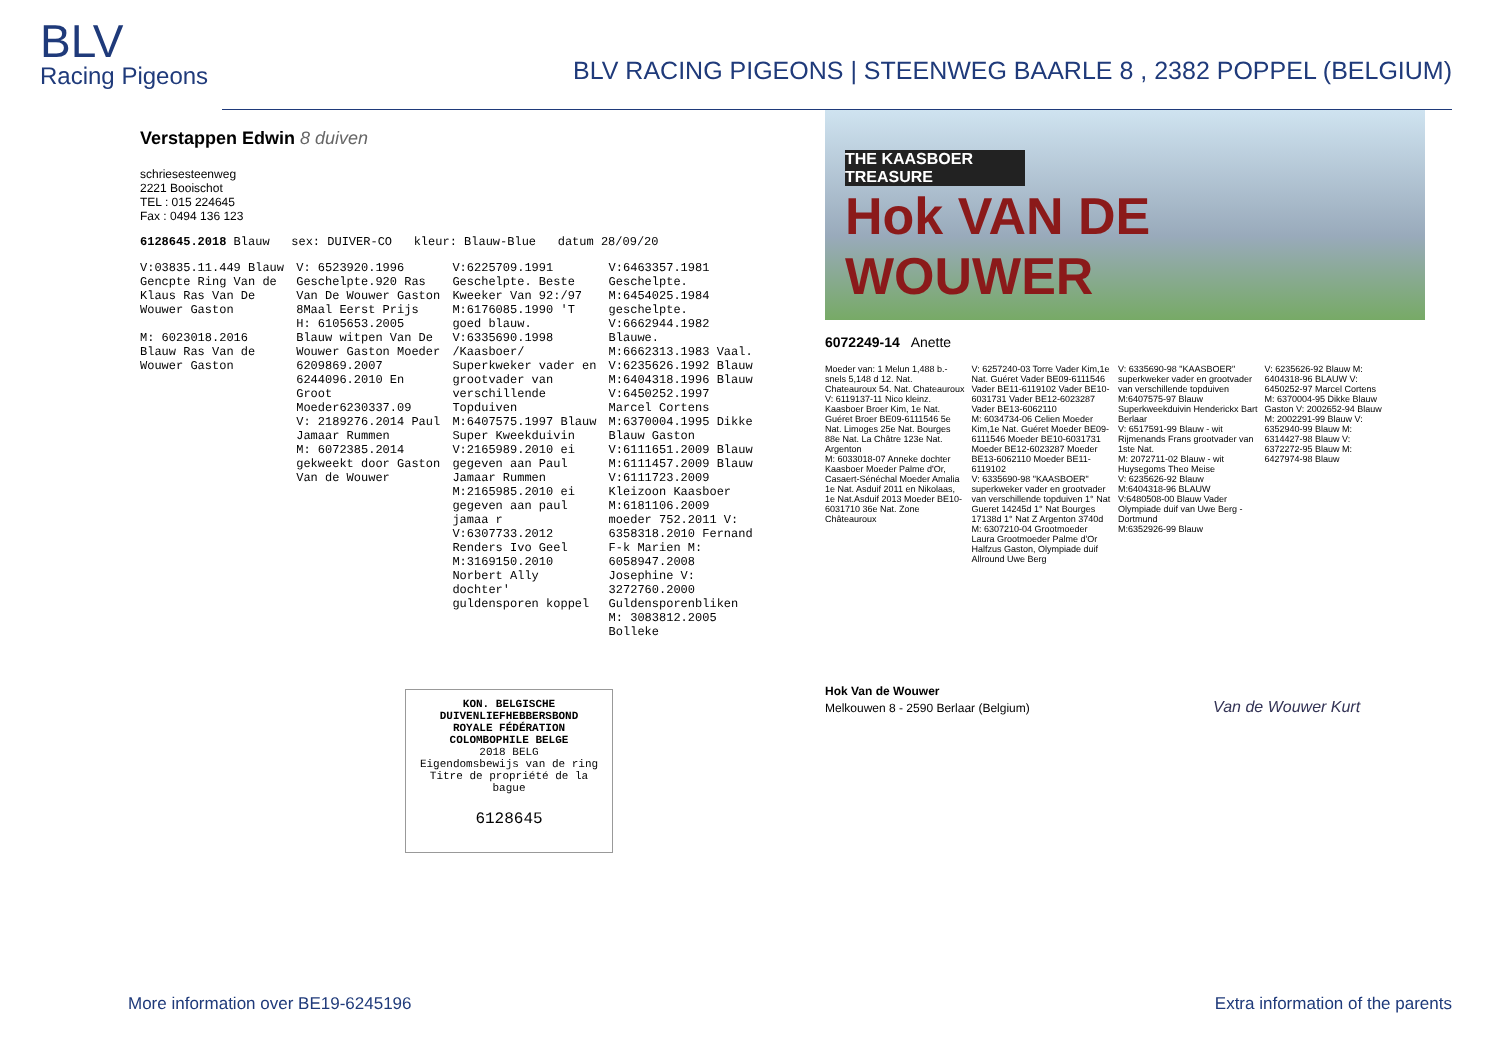BLV
Racing Pigeons
BLV RACING PIGEONS | STEENWEG BAARLE 8 , 2382 POPPEL (BELGIUM)
Verstappen Edwin 8 duiven
schriesesteenweg
2221 Booischot
TEL : 015 224645
Fax : 0494 136 123
6128645.2018 Blauw sex: DUIVER-CO kleur: Blauw-Blue datum 28/09/20
V:03835.11.449 Blauw Gencpte Ring Van de Klaus Ras Van De Wouwer Gaston
M: 6023018.2016 Blauw Ras Van de Wouwer Gaston
V: 6523920.1996 Geschelpte.920 Ras Van De Wouwer Gaston 8Maal Eerst Prijs
H: 6105653.2005 Blauw witpen Van De Wouwer Gaston Moeder 6209869.2007 6244096.2010 En Groot Moeder6230337.09
V: 2189276.2014 Paul Jamaar Rummen
M: 6072385.2014 gekweekt door Gaston Van de Wouwer
V:6225709.1991 Geschelpte. Beste Kweeker Van 92:/97
M:6176085.1990 'T goed blauw.
V:6335690.1998 /Kaasboer/ Superkweker vader en grootvader van verschillende Topduiven
M:6407575.1997 Blauw Super Kweekduivin
V:2165989.2010 ei gegeven aan Paul Jamaar Rummen
M:2165985.2010 ei gegeven aan paul jamaa r
V:6307733.2012 Renders Ivo Geel
M:3169150.2010 Norbert Ally dochter' guldensporen koppel
V:6463357.1981 Geschelpte. M:6454025.1984 geschelpte. V:6662944.1982 Blauwe. M:6662313.1983 Vaal. V:6235626.1992 Blauw M:6404318.1996 Blauw V:6450252.1997 Marcel Cortens M:6370004.1995 Dikke Blauw Gaston V:6111651.2009 Blauw M:6111457.2009 Blauw V:6111723.2009 Kleizoon Kaasboer M:6181106.2009 moeder 752.2011 V: 6358318.2010 Fernand F-k Marien M: 6058947.2008 Josephine V: 3272760.2000 Guldensporenbliken M: 3083812.2005 Bolleke
KON. BELGISCHE DUIVENLIEFHEBBERSBOND
ROYALE FÉDÉRATION COLOMBOPHILE BELGE
2018 BELG
Eigendomsbewijs van de ring
Titre de propriété de la bague
6128645
THE KAASBOER TREASURE
Hok VAN DE WOUWER
6072249-14 Anette
Moeder van: 1 Melun 1,488 b.- snels 5,148 d 12. Nat. Chateauroux 54. Nat. Chateauroux
V: 6119137-11 Nico kleinz. Kaasboer Broer Kim, 1e Nat. Guéret Broer BE09-6111546 5e Nat. Limoges 25e Nat. Bourges 88e Nat. La Châtre 123e Nat. Argenton
M: 6033018-07 Anneke dochter Kaasboer Moeder Palme d'Or, Casaert-Sénéchal Moeder Amalia 1e Nat. Asduif 2011 en Nikolaas, 1e Nat.Asduif 2013 Moeder BE10-6031710 36e Nat. Zone Châteauroux
V: 6257240-03 Torre Vader Kim,1e Nat. Guéret Vader BE09-6111546 Vader BE11-6119102 Vader BE10-6031731 Vader BE12-6023287 Vader BE13-6062110
M: 6034734-06 Celien Moeder Kim,1e Nat. Guéret Moeder BE09-6111546 Moeder BE10-6031731 Moeder BE12-6023287 Moeder BE13-6062110 Moeder BE11-6119102
V: 6335690-98 "KAASBOER" superkweker vader en grootvader van verschillende topduiven 1° Nat Gueret 14245d 1° Nat Bourges 17138d 1° Nat Z Argenton 3740d
M: 6307210-04 Grootmoeder Laura Grootmoeder Palme d'Or Halfzus Gaston, Olympiade duif Allround Uwe Berg
V: 6335690-98 "KAASBOER" superkweker vader en grootvader van verschillende topduiven
M:6407575-97 Blauw Superkweekduivin Henderickx Bart Berlaar
V: 6517591-99 Blauw - wit Rijmenands Frans grootvader van 1ste Nat.
M: 2072711-02 Blauw - wit Huysegoms Theo Meise
V: 6235626-92 Blauw
M:6404318-96 BLAUW
V:6480508-00 Blauw Vader Olympiade duif van Uwe Berg -Dortmund
M:6352926-99 Blauw
V: 6235626-92 Blauw M: 6404318-96 BLAUW V: 6450252-97 Marcel Cortens M: 6370004-95 Dikke Blauw Gaston V: 2002652-94 Blauw M: 2002291-99 Blauw V: 6352940-99 Blauw M: 6314427-98 Blauw V: 6372272-95 Blauw M: 6427974-98 Blauw
Hok Van de Wouwer
Melkouwen 8 - 2590 Berlaar (Belgium) Van de Wouwer Kurt
More information over BE19-6245196 Extra information of the parents